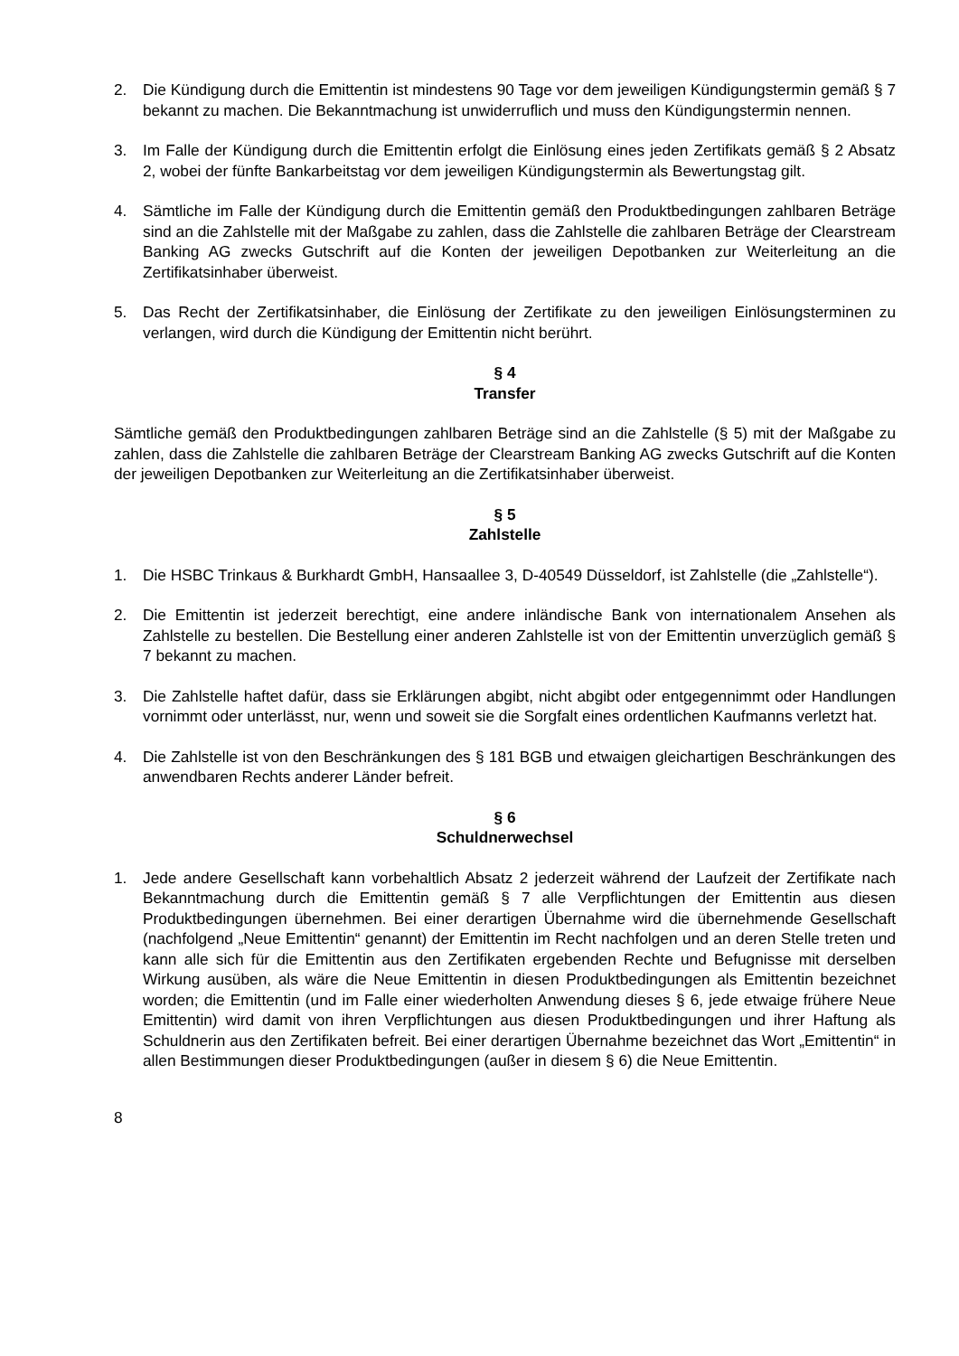2. Die Kündigung durch die Emittentin ist mindestens 90 Tage vor dem jeweiligen Kündigungstermin gemäß § 7 bekannt zu machen. Die Bekanntmachung ist unwiderruflich und muss den Kündigungstermin nennen.
3. Im Falle der Kündigung durch die Emittentin erfolgt die Einlösung eines jeden Zertifikats gemäß § 2 Absatz 2, wobei der fünfte Bankarbeitstag vor dem jeweiligen Kündigungstermin als Bewertungstag gilt.
4. Sämtliche im Falle der Kündigung durch die Emittentin gemäß den Produktbedingungen zahlbaren Beträge sind an die Zahlstelle mit der Maßgabe zu zahlen, dass die Zahlstelle die zahlbaren Beträge der Clearstream Banking AG zwecks Gutschrift auf die Konten der jeweiligen Depotbanken zur Weiterleitung an die Zertifikatsinhaber überweist.
5. Das Recht der Zertifikatsinhaber, die Einlösung der Zertifikate zu den jeweiligen Einlösungsterminen zu verlangen, wird durch die Kündigung der Emittentin nicht berührt.
§ 4
Transfer
Sämtliche gemäß den Produktbedingungen zahlbaren Beträge sind an die Zahlstelle (§ 5) mit der Maßgabe zu zahlen, dass die Zahlstelle die zahlbaren Beträge der Clearstream Banking AG zwecks Gutschrift auf die Konten der jeweiligen Depotbanken zur Weiterleitung an die Zertifikatsinhaber überweist.
§ 5
Zahlstelle
1. Die HSBC Trinkaus & Burkhardt GmbH, Hansaallee 3, D-40549 Düsseldorf, ist Zahlstelle (die „Zahlstelle“).
2. Die Emittentin ist jederzeit berechtigt, eine andere inländische Bank von internationalem Ansehen als Zahlstelle zu bestellen. Die Bestellung einer anderen Zahlstelle ist von der Emittentin unverzüglich gemäß § 7 bekannt zu machen.
3. Die Zahlstelle haftet dafür, dass sie Erklärungen abgibt, nicht abgibt oder entgegennimmt oder Handlungen vornimmt oder unterlässt, nur, wenn und soweit sie die Sorgfalt eines ordentlichen Kaufmanns verletzt hat.
4. Die Zahlstelle ist von den Beschränkungen des § 181 BGB und etwaigen gleichartigen Beschränkungen des anwendbaren Rechts anderer Länder befreit.
§ 6
Schuldnerwechsel
1. Jede andere Gesellschaft kann vorbehaltlich Absatz 2 jederzeit während der Laufzeit der Zertifikate nach Bekanntmachung durch die Emittentin gemäß § 7 alle Verpflichtungen der Emittentin aus diesen Produktbedingungen übernehmen. Bei einer derartigen Übernahme wird die übernehmende Gesellschaft (nachfolgend „Neue Emittentin“ genannt) der Emittentin im Recht nachfolgen und an deren Stelle treten und kann alle sich für die Emittentin aus den Zertifikaten ergebenden Rechte und Befugnisse mit derselben Wirkung ausüben, als wäre die Neue Emittentin in diesen Produktbedingungen als Emittentin bezeichnet worden; die Emittentin (und im Falle einer wiederholten Anwendung dieses § 6, jede etwaige frühere Neue Emittentin) wird damit von ihren Verpflichtungen aus diesen Produktbedingungen und ihrer Haftung als Schuldnerin aus den Zertifikaten befreit. Bei einer derartigen Übernahme bezeichnet das Wort „Emittentin“ in allen Bestimmungen dieser Produktbedingungen (außer in diesem § 6) die Neue Emittentin.
8